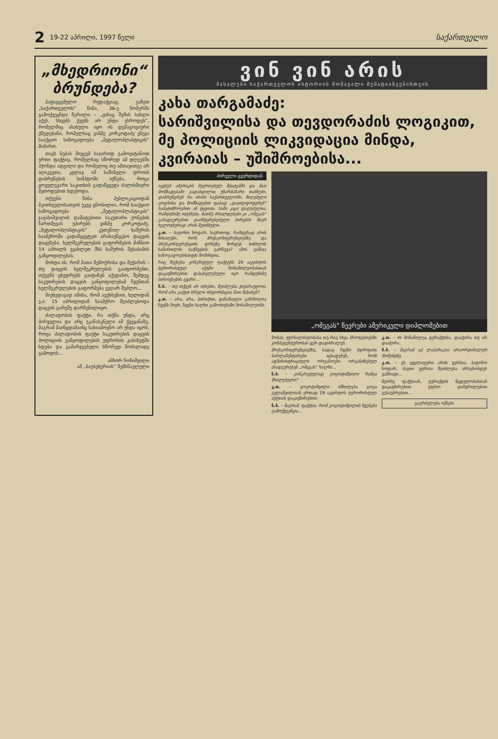2 19-22 აპრილი, 1997 წელი საქართველო
„მხედრიონი“ ბრუნდება?
პატივცემულო რედაქციავ, გაზეთ „საქართველოს“ წინა, 36-ე ნომერში გამოქვეყნდა წერილი – „ვისაც შუშის სახლი აქვს, სხვებს ქვებს არ უნდა ესროდეს“, რომელშიც ასახული იყო ის დემაგოგიური ქმედებანი, რომელსაც ვინმე კორკოტაძე ეწევა სააქციო საზოგადოება „მეტალოპლასტიკის“ მიმართ.
თავს ნებას მივცემ საჯაროდ გამოვიტანოთ ერთი ფაქტიც, რომელსაც სწორედ ამ დღეებში ჰქონდა ადგილი და რომელიც თუ ამთავითვე არ აღიკვეთა, კვლავ იმ საშინელი დროის დაბრუნების სიმპტომი იქნება, როცა ყოველგვარი საკითხის გადაწყვეტა ძალისმიერი მეთოდებით ხდებოდა.
თქვენი წინა პუბლიკაციიდან მკითხველისათვის უკვე ცნობილია, რომ სააქციო საზოგადოება „მეტალოპლასტიკას“ ჯავახიშვილის დამატებითი საკუთარი ქონების წართმევას უპირებს ვინმე კორკოტაძე. „მეტალოპლასტიკის“ კუთვნილ ხაშურის საამქროში გადაწყვეტეთ არასაუწყებო დაცვის დაყენება. ხელშეკრულების გაფორმების მიზნით 14 აპრილს ვეახლეთ შსს ხაშურის შესაბამის განყოფილებას.
მოხდა ის, რომ მათი შემოჭრისა და მუქარის – თუ დაცვის ხელშეკრულებას გააფორმებთ, თქვენს ცხედრებს გაიტანენ აქედანო, შემდეგ საკუთრების დაცვის განყოფილებამ ჩვენთან ხელშეკრულების გაფორმება ვეღარ შეძლო...
მიუხედავად იმისა, რომ ავუხსენით, ხელიდან ე.ი. 15 აპრილიდან საამქრო შეიძლებოდა დაცვის გარეშე დარჩენილიყო.
ძალადობის ფაქტი, რა თქმა უნდა, არც პირველია და არც უკანასკნელი ამ ქვეყანაზე, მაგრამ მაინცდამაინც სასიამოვნო არ უნდა იყოს, როცა ძალადობის ფაქტი საკუთრების დაცვის პოლიციის განყოფილების უფროსის კაბინეტში ხდება და გამარჯვებული სწორედ მოძალადე გამოდის...
ანზორ ჩოჩიშვილი
ამ „ბაუბებერიის“ შემსწავლელი
ვინ ვინ არის
მასალები საქართველოს ისტორიის მომავალი მემატიანეებისთვის
კახა თარგამაძე:
სარიშვილისა და თევდორაძის ლოგიკით, მე პოლიციის ლიკვიდაცია მინდა, კვირაიას – უშიშროებისა...
პირველი გვერდიდან
იყვნენ ამერიკის შეერთებულ შტატებში და მათ მომზადებაში გადახდილია უზარმაზარი თანხები, დაბრუნდნენ რა ისინი საქართველოში, მიღებული ცოდნისა და მომზადების ფასად „დაჯილდოვდნენ“ საპატიმროებით ან ტყვიით. სამი კაცი დაღუპულია, რამდენიმე იძებნება. მათზე ბრალდებები კი „ომეგას“ განადგურებით დაინტერესებული პირების მიერ ხელოვნურად არის შეთხზული.
კ.თ. – ბატონო ნოდარ, საერთოდ, რამდენად არის მისაღები, რომ პრესკონფერენციებზე და პრესკონფერენციის დონეზე მოხდეს სისხლის სამართლის საქმეების გარჩევა? ამის განსჯა საზოგადოებისთვის მომინდია.
რაც შეეხება კონკრეტულ ფაქტებს 29 აგვისტოს ტერორისტულ აქტში მონაწილეობასთან დაკავშირებით დასახელებული იყო რამდენიმე პიროვნების გვარი...
ნ.ბ. – თუ თქვენ არ იძიებთ, შეიძლება ვივარაუდოთ, რომ არა გაქვთ სრული ინფორმაცია მათ შესახებ?
კ.თ. – არა, არა, პირიქით, დანაშაული გახსნილია ჩვენს მიერ, ჩვენი ხალხი გამოძიებაში მონაწილეობს.
„ომეგას“ წევრები ამერიკული დიპლომებით
მობას, ჟურნალისტობასა თუ რიგ სხვა პროფესიებში კომპეტენტურობას ვერ დავიბრალებ.
პრესკონფერენციებზე, სადაც ჩვენი ძვირფასი პარლამენტარები აცხადებენ, რომ ადმინისტრაციული ორგანოები ორგანიზებულ ანადგურებენ „ომეგას“ ხალხს...
ნ.ბ. – კონკრეტულად გოგოტიშვილი რაზეა მხილებული?
კ.თ. – გოგოტიშვილი იმხილება გოგა გელაშვილთან ერთად 29 აგვისტოს ტერორისტულ აქტთან დაკავშირებით.
ნ.ბ. – მაგრამ, ფაქტია, რომ გოგოტიშვილის ჩვენება გამოქვეყნდა...
კ.თ. – ის მონაწილეა ტერაქტისა, დააჭირა თუ არ დააჭირა.
ნ.ბ. – მაგრამ აქ ლაპარაკია არაორდინალურ მომენტზე.
კ.თ. – ეს ყველაფერი არის ვერსია, ბატონო ნოდარ, ასეთი ვერსია შეიძლება არსებობდეს უამრავი...
მეორე ფაქტთან, ტერაქტის მცდელობასთან დაკავშირებით უფრო დაწვრილებით გესაუბრებით...
გაგრძელება იქნება